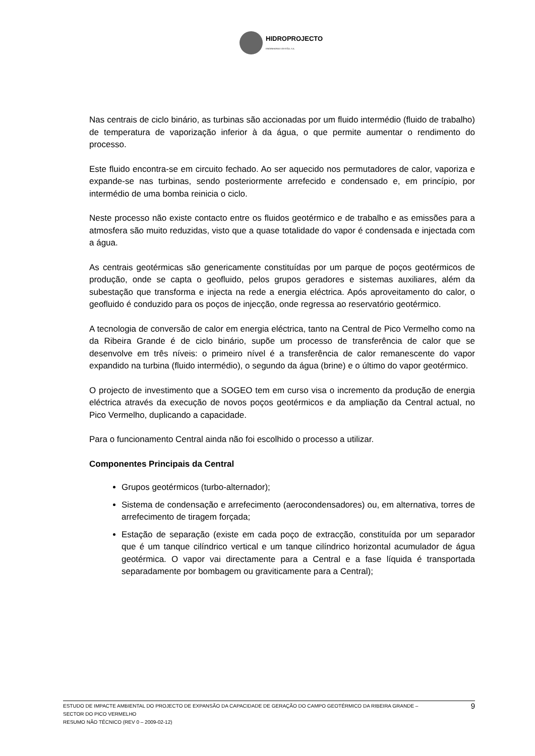HIDROPROJECTO
ENGENHARIA E GESTÃO, S.A.
Nas centrais de ciclo binário, as turbinas são accionadas por um fluido intermédio (fluido de trabalho) de temperatura de vaporização inferior à da água, o que permite aumentar o rendimento do processo.
Este fluido encontra-se em circuito fechado. Ao ser aquecido nos permutadores de calor, vaporiza e expande-se nas turbinas, sendo posteriormente arrefecido e condensado e, em princípio, por intermédio de uma bomba reinicia o ciclo.
Neste processo não existe contacto entre os fluidos geotérmico e de trabalho e as emissões para a atmosfera são muito reduzidas, visto que a quase totalidade do vapor é condensada e injectada com a água.
As centrais geotérmicas são genericamente constituídas por um parque de poços geotérmicos de produção, onde se capta o geofluido, pelos grupos geradores e sistemas auxiliares, além da subestação que transforma e injecta na rede a energia eléctrica. Após aproveitamento do calor, o geofluido é conduzido para os poços de injecção, onde regressa ao reservatório geotérmico.
A tecnologia de conversão de calor em energia eléctrica, tanto na Central de Pico Vermelho como na da Ribeira Grande é de ciclo binário, supõe um processo de transferência de calor que se desenvolve em três níveis: o primeiro nível é a transferência de calor remanescente do vapor expandido na turbina (fluido intermédio), o segundo da água (brine) e o último do vapor geotérmico.
O projecto de investimento que a SOGEO tem em curso visa o incremento da produção de energia eléctrica através da execução de novos poços geotérmicos e da ampliação da Central actual, no Pico Vermelho, duplicando a capacidade.
Para o funcionamento Central ainda não foi escolhido o processo a utilizar.
Componentes Principais da Central
Grupos geotérmicos (turbo-alternador);
Sistema de condensação e arrefecimento (aerocondensadores) ou, em alternativa, torres de arrefecimento de tiragem forçada;
Estação de separação (existe em cada poço de extracção, constituída por um separador que é um tanque cilíndrico vertical e um tanque cilíndrico horizontal acumulador de água geotérmica. O vapor vai directamente para a Central e a fase líquida é transportada separadamente por bombagem ou graviticamente para a Central);
ESTUDO DE IMPACTE AMBIENTAL DO PROJECTO DE EXPANSÃO DA CAPACIDADE DE GERAÇÃO DO CAMPO GEOTÉRMICO DA RIBEIRA GRANDE –
SECTOR DO PICO VERMELHO
RESUMO NÃO TÉCNICO (REV 0 – 2009-02-12)
9